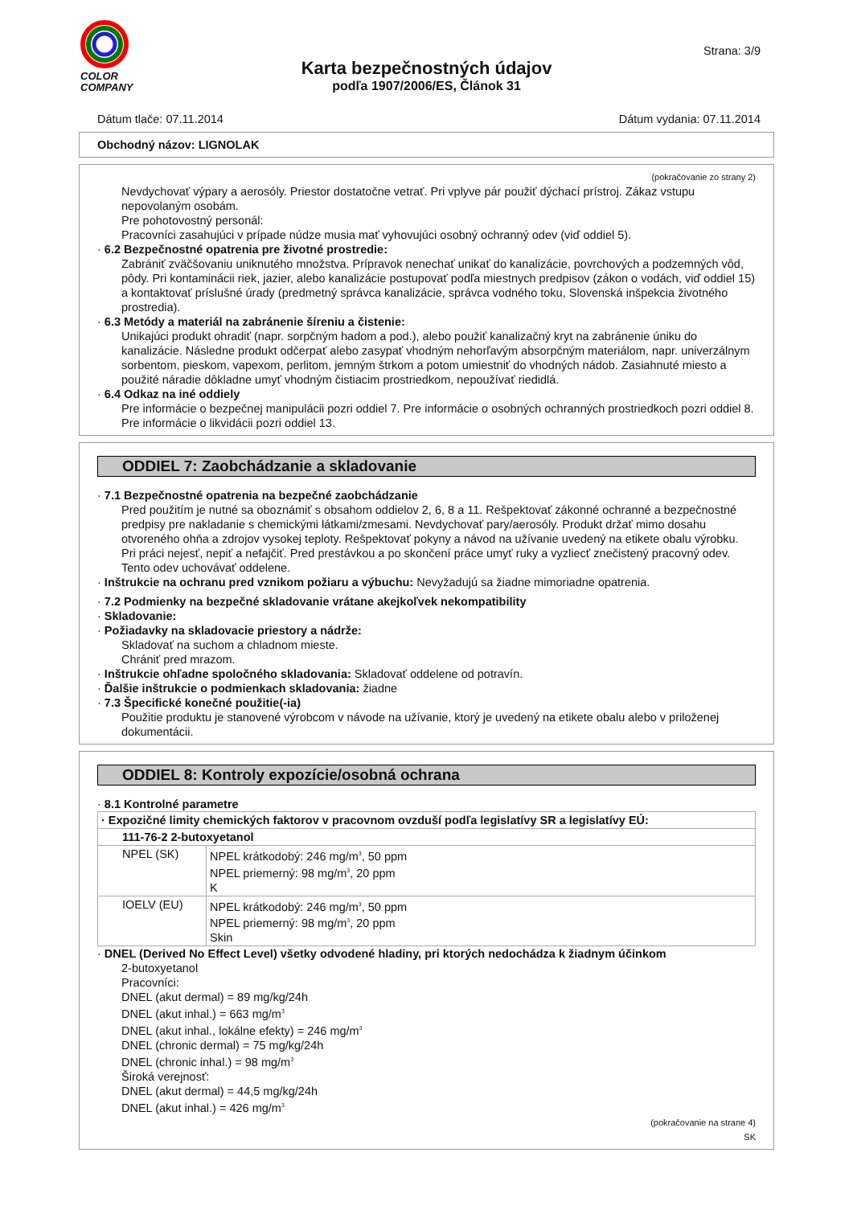COLOR
COMPANY
Karta bezpečnostných údajov
podľa 1907/2006/ES, Článok 31
Strana: 3/9
Dátum tlače: 07.11.2014 Dátum vydania: 07.11.2014
Obchodný názov: LIGNOLAK
(pokračovanie zo strany 2)
Nevdychovať výpary a aerosóly. Priestor dostatočne vetrať. Pri vplyve pár použiť dýchací prístroj. Zákaz vstupu nepovolaným osobám.
Pre pohotovostný personál:
Pracovníci zasahujúci v prípade núdze musia mať vyhovujúci osobný ochranný odev (viď oddiel 5).
· 6.2 Bezpečnostné opatrenia pre životné prostredie:
Zabrániť zväčšovaniu uniknutého množstva. Prípravok nenechať unikať do kanalizácie, povrchových a podzemných vôd, pôdy. Pri kontaminácii riek, jazier, alebo kanalizácie postupovať podľa miestnych predpisov (zákon o vodách, viď oddiel 15) a kontaktovať príslušné úrady (predmetný správca kanalizácie, správca vodného toku, Slovenská inšpekcia životného prostredia).
· 6.3 Metódy a materiál na zabránenie šíreniu a čistenie:
Unikajúci produkt ohradiť (napr. sorpčným hadom a pod.), alebo použiť kanalizačný kryt na zabránenie úniku do kanalizácie. Následne produkt odčerpať alebo zasypať vhodným nehorľavým absorpčným materiálom, napr. univerzálnym sorbentom, pieskom, vapexom, perlitom, jemným štrkom a potom umiestniť do vhodných nádob. Zasiahnuté miesto a použité náradie dôkladne umyť vhodným čistiacim prostriedkom, nepoužívať riedidlá.
· 6.4 Odkaz na iné oddiely
Pre informácie o bezpečnej manipulácii pozri oddiel 7. Pre informácie o osobných ochranných prostriedkoch pozri oddiel 8. Pre informácie o likvidácii pozri oddiel 13.
ODDIEL 7: Zaobchádzanie a skladovanie
· 7.1 Bezpečnostné opatrenia na bezpečné zaobchádzanie
Pred použitím je nutné sa oboznámiť s obsahom oddielov 2, 6, 8 a 11. Rešpektovať zákonné ochranné a bezpečnostné predpisy pre nakladanie s chemickými látkami/zmesami. Nevdychovať pary/aerosóly. Produkt držať mimo dosahu otvoreného ohňa a zdrojov vysokej teploty. Rešpektovať pokyny a návod na užívanie uvedený na etikete obalu výrobku.
Pri práci nejesť, nepiť a nefajčiť. Pred prestávkou a po skončení práce umyť ruky a vyzliecť znečistený pracovný odev. Tento odev uchovávať oddelene.
· Inštrukcie na ochranu pred vznikom požiaru a výbuchu: Nevyžadujú sa žiadne mimoriadne opatrenia.
· 7.2 Podmienky na bezpečné skladovanie vrátane akejkoľvek nekompatibility
· Skladovanie:
· Požiadavky na skladovacie priestory a nádrže:
Skladovať na suchom a chladnom mieste.
Chrániť pred mrazom.
· Inštrukcie ohľadne spoločného skladovania: Skladovať oddelene od potravín.
· Ďalšie inštrukcie o podmienkach skladovania: žiadne
· 7.3 Špecifické konečné použitie(-ia)
Použitie produktu je stanovené výrobcom v návode na užívanie, ktorý je uvedený na etikete obalu alebo v priloženej dokumentácii.
ODDIEL 8: Kontroly expozície/osobná ochrana
· 8.1 Kontrolné parametre
| · Expozičné limity chemických faktorov v pracovnom ovzduší podľa legislatívy SR a legislatívy EÚ: | |
| 111-76-2 2-butoxyetanol | |
| NPEL (SK) | NPEL krátkodobý: 246 mg/m<sup>3</sup>, 50 ppm NPEL priemerný: 98 mg/m<sup>3</sup>, 20 ppm K |
| IOELV (EU) | NPEL krátkodobý: 246 mg/m<sup>3</sup>, 50 ppm NPEL priemerný: 98 mg/m<sup>3</sup>, 20 ppm Skin |
· DNEL (Derived No Effect Level) všetky odvodené hladiny, pri ktorých nedochádza k žiadnym účinkom
2-butoxyetanol
Pracovníci:
DNEL (akut dermal) = 89 mg/kg/24h
DNEL (akut inhal.) = 663 mg/m<sup>3</sup>
DNEL (akut inhal., lokálne efekty) = 246 mg/m<sup>3</sup>
DNEL (chronic dermal) = 75 mg/kg/24h
DNEL (chronic inhal.) = 98 mg/m<sup>3</sup>
Široká verejnosť:
DNEL (akut dermal) = 44,5 mg/kg/24h
DNEL (akut inhal.) = 426 mg/m<sup>3</sup>
(pokračovanie na strane 4)
SK